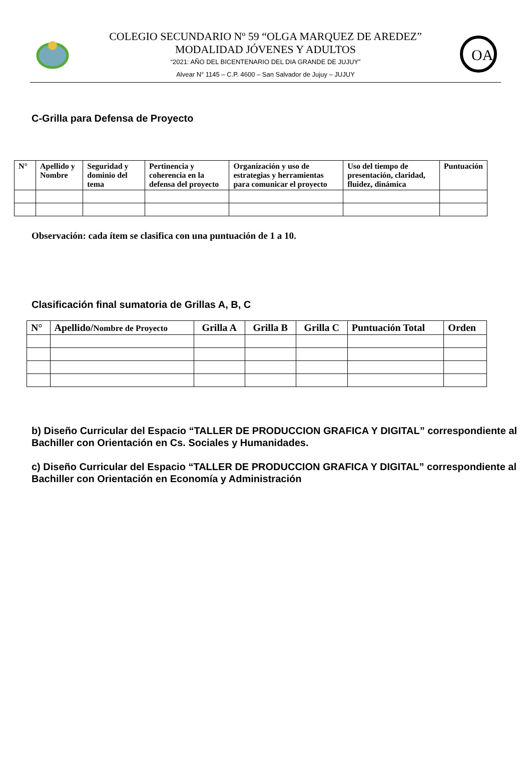COLEGIO SECUNDARIO Nº 59 “OLGA MARQUEZ DE AREDEZ”
MODALIDAD JÓVENES Y ADULTOS
“2021: AÑO DEL BICENTENARIO DEL DIA GRANDE DE JUJUY”
Alvear N° 1145 – C.P. 4600 – San Salvador de Jujuy – JUJUY
OA
C-Grilla para Defensa de Proyecto
| N° | Apellido y Nombre | Seguridad y dominio del tema | Pertinencia y coherencia en la defensa del proyecto | Organización y uso de estrategias y herramientas para comunicar el proyecto | Uso del tiempo de presentación, claridad, fluidez, dinámica | Puntuación |
| --- | --- | --- | --- | --- | --- | --- |
Observación: cada ítem se clasifica con una puntuación de 1 a 10.
Clasificación final sumatoria de Grillas A, B, C
| N° | Apellido/ Nombre de Proyecto | Grilla A | Grilla B | Grilla C | Puntuación Total | Orden |
| --- | --- | --- | --- | --- | --- | --- |
b) Diseño Curricular del Espacio “TALLER DE PRODUCCION GRAFICA Y DIGITAL” correspondiente al Bachiller con Orientación en Cs. Sociales y Humanidades.
c) Diseño Curricular del Espacio “TALLER DE PRODUCCION GRAFICA Y DIGITAL” correspondiente al Bachiller con Orientación en Economía y Administración